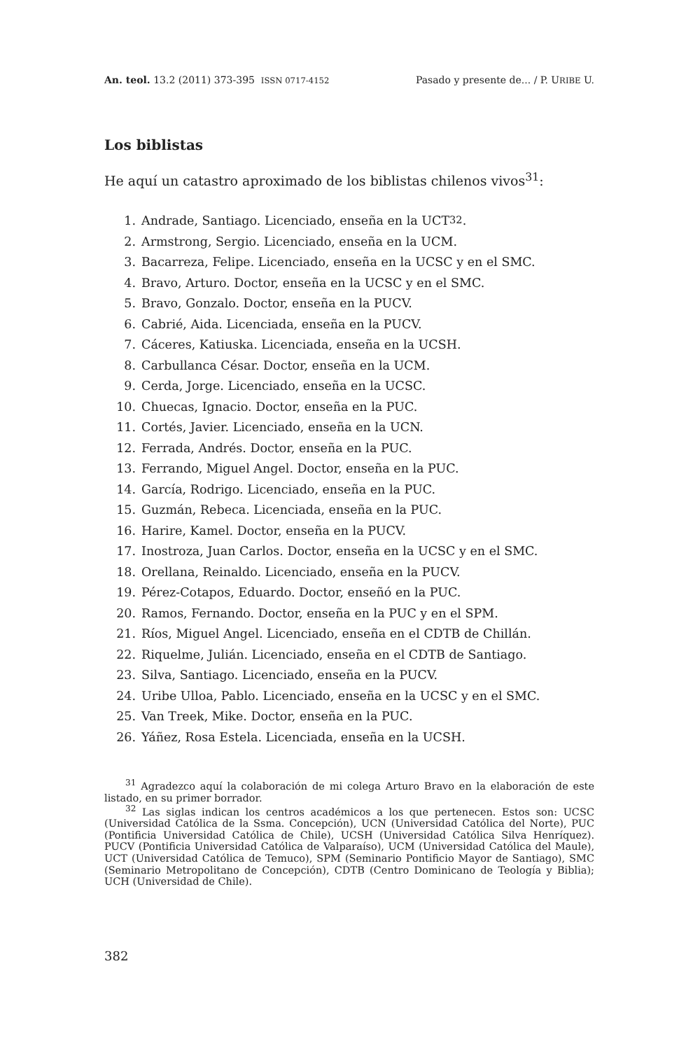An. teol. 13.2 (2011) 373-395 ISSN 0717-4152 Pasado y presente de... / P. URIBE U.
Los biblistas
He aquí un catastro aproximado de los biblistas chilenos vivos<sup>31</sup>:
1. Andrade, Santiago. Licenciado, enseña en la UCT<sup>32</sup>.
2. Armstrong, Sergio. Licenciado, enseña en la UCM.
3. Bacarreza, Felipe. Licenciado, enseña en la UCSC y en el SMC.
4. Bravo, Arturo. Doctor, enseña en la UCSC y en el SMC.
5. Bravo, Gonzalo. Doctor, enseña en la PUCV.
6. Cabrié, Aida. Licenciada, enseña en la PUCV.
7. Cáceres, Katiuska. Licenciada, enseña en la UCSH.
8. Carbullanca César. Doctor, enseña en la UCM.
9. Cerda, Jorge. Licenciado, enseña en la UCSC.
10. Chuecas, Ignacio. Doctor, enseña en la PUC.
11. Cortés, Javier. Licenciado, enseña en la UCN.
12. Ferrada, Andrés. Doctor, enseña en la PUC.
13. Ferrando, Miguel Angel. Doctor, enseña en la PUC.
14. García, Rodrigo. Licenciado, enseña en la PUC.
15. Guzmán, Rebeca. Licenciada, enseña en la PUC.
16. Harire, Kamel. Doctor, enseña en la PUCV.
17. Inostroza, Juan Carlos. Doctor, enseña en la UCSC y en el SMC.
18. Orellana, Reinaldo. Licenciado, enseña en la PUCV.
19. Pérez-Cotapos, Eduardo. Doctor, enseñó en la PUC.
20. Ramos, Fernando. Doctor, enseña en la PUC y en el SPM.
21. Ríos, Miguel Angel. Licenciado, enseña en el CDTB de Chillán.
22. Riquelme, Julián. Licenciado, enseña en el CDTB de Santiago.
23. Silva, Santiago. Licenciado, enseña en la PUCV.
24. Uribe Ulloa, Pablo. Licenciado, enseña en la UCSC y en el SMC.
25. Van Treek, Mike. Doctor, enseña en la PUC.
26. Yáñez, Rosa Estela. Licenciada, enseña en la UCSH.
<sup>31</sup> Agradezco aquí la colaboración de mi colega Arturo Bravo en la elaboración de este listado, en su primer borrador.
<sup>32</sup> Las siglas indican los centros académicos a los que pertenecen. Estos son: UCSC (Universidad Católica de la Ssma. Concepción), UCN (Universidad Católica del Norte), PUC (Pontificia Universidad Católica de Chile), UCSH (Universidad Católica Silva Henríquez). PUCV (Pontificia Universidad Católica de Valparaíso), UCM (Universidad Católica del Maule), UCT (Universidad Católica de Temuco), SPM (Seminario Pontificio Mayor de Santiago), SMC (Seminario Metropolitano de Concepción), CDTB (Centro Dominicano de Teología y Biblia); UCH (Universidad de Chile).
382